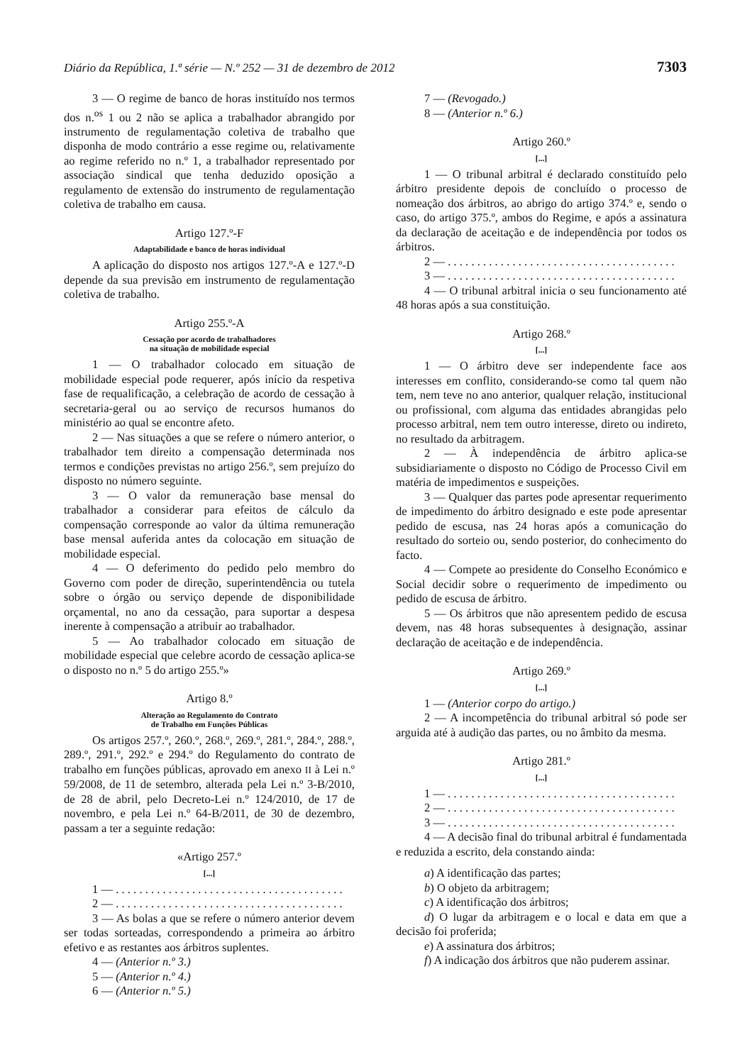Diário da República, 1.ª série — N.º 252 — 31 de dezembro de 2012 7303
3 — O regime de banco de horas instituído nos termos dos n.<sup>os</sup> 1 ou 2 não se aplica a trabalhador abrangido por instrumento de regulamentação coletiva de trabalho que disponha de modo contrário a esse regime ou, relativamente ao regime referido no n.º 1, a trabalhador representado por associação sindical que tenha deduzido oposição a regulamento de extensão do instrumento de regulamentação coletiva de trabalho em causa.
Artigo 127.º-F
Adaptabilidade e banco de horas individual
A aplicação do disposto nos artigos 127.º-A e 127.º-D depende da sua previsão em instrumento de regulamentação coletiva de trabalho.
Artigo 255.º-A
Cessação por acordo de trabalhadores
na situação de mobilidade especial
1 — O trabalhador colocado em situação de mobilidade especial pode requerer, após início da respetiva fase de requalificação, a celebração de acordo de cessação à secretaria-geral ou ao serviço de recursos humanos do ministério ao qual se encontre afeto.
2 — Nas situações a que se refere o número anterior, o trabalhador tem direito a compensação determinada nos termos e condições previstas no artigo 256.º, sem prejuízo do disposto no número seguinte.
3 — O valor da remuneração base mensal do trabalhador a considerar para efeitos de cálculo da compensação corresponde ao valor da última remuneração base mensal auferida antes da colocação em situação de mobilidade especial.
4 — O deferimento do pedido pelo membro do Governo com poder de direção, superintendência ou tutela sobre o órgão ou serviço depende de disponibilidade orçamental, no ano da cessação, para suportar a despesa inerente à compensação a atribuir ao trabalhador.
5 — Ao trabalhador colocado em situação de mobilidade especial que celebre acordo de cessação aplica-se o disposto no n.º 5 do artigo 255.º»
Artigo 8.º
Alteração ao Regulamento do Contrato
de Trabalho em Funções Públicas
Os artigos 257.º, 260.º, 268.º, 269.º, 281.º, 284.º, 288.º, 289.º, 291.º, 292.º e 294.º do Regulamento do contrato de trabalho em funções públicas, aprovado em anexo II à Lei n.º 59/2008, de 11 de setembro, alterada pela Lei n.º 3-B/2010, de 28 de abril, pelo Decreto-Lei n.º 124/2010, de 17 de novembro, e pela Lei n.º 64-B/2011, de 30 de dezembro, passam a ter a seguinte redação:
«Artigo 257.º
[...]
1 — . . . . . . . . . . . . . . . . . . . . . . . . . . . . . . . . . . . . . . .
2 — . . . . . . . . . . . . . . . . . . . . . . . . . . . . . . . . . . . . . . .
3 — As bolas a que se refere o número anterior devem ser todas sorteadas, correspondendo a primeira ao árbitro efetivo e as restantes aos árbitros suplentes.
4 — (Anterior n.º 3.)
5 — (Anterior n.º 4.)
6 — (Anterior n.º 5.)
7 — (Revogado.)
8 — (Anterior n.º 6.)
Artigo 260.º
[...]
1 — O tribunal arbitral é declarado constituído pelo árbitro presidente depois de concluído o processo de nomeação dos árbitros, ao abrigo do artigo 374.º e, sendo o caso, do artigo 375.º, ambos do Regime, e após a assinatura da declaração de aceitação e de independência por todos os árbitros.
2 — . . . . . . . . . . . . . . . . . . . . . . . . . . . . . . . . . . . . . . .
3 — . . . . . . . . . . . . . . . . . . . . . . . . . . . . . . . . . . . . . . .
4 — O tribunal arbitral inicia o seu funcionamento até 48 horas após a sua constituição.
Artigo 268.º
[...]
1 — O árbitro deve ser independente face aos interesses em conflito, considerando-se como tal quem não tem, nem teve no ano anterior, qualquer relação, institucional ou profissional, com alguma das entidades abrangidas pelo processo arbitral, nem tem outro interesse, direto ou indireto, no resultado da arbitragem.
2 — À independência de árbitro aplica-se subsidiariamente o disposto no Código de Processo Civil em matéria de impedimentos e suspeições.
3 — Qualquer das partes pode apresentar requerimento de impedimento do árbitro designado e este pode apresentar pedido de escusa, nas 24 horas após a comunicação do resultado do sorteio ou, sendo posterior, do conhecimento do facto.
4 — Compete ao presidente do Conselho Económico e Social decidir sobre o requerimento de impedimento ou pedido de escusa de árbitro.
5 — Os árbitros que não apresentem pedido de escusa devem, nas 48 horas subsequentes à designação, assinar declaração de aceitação e de independência.
Artigo 269.º
[...]
1 — (Anterior corpo do artigo.)
2 — A incompetência do tribunal arbitral só pode ser arguida até à audição das partes, ou no âmbito da mesma.
Artigo 281.º
[...]
1 — . . . . . . . . . . . . . . . . . . . . . . . . . . . . . . . . . . . . . . .
2 — . . . . . . . . . . . . . . . . . . . . . . . . . . . . . . . . . . . . . . .
3 — . . . . . . . . . . . . . . . . . . . . . . . . . . . . . . . . . . . . . . .
4 — A decisão final do tribunal arbitral é fundamentada e reduzida a escrito, dela constando ainda:
a) A identificação das partes;
b) O objeto da arbitragem;
c) A identificação dos árbitros;
d) O lugar da arbitragem e o local e data em que a decisão foi proferida;
e) A assinatura dos árbitros;
f) A indicação dos árbitros que não puderem assinar.